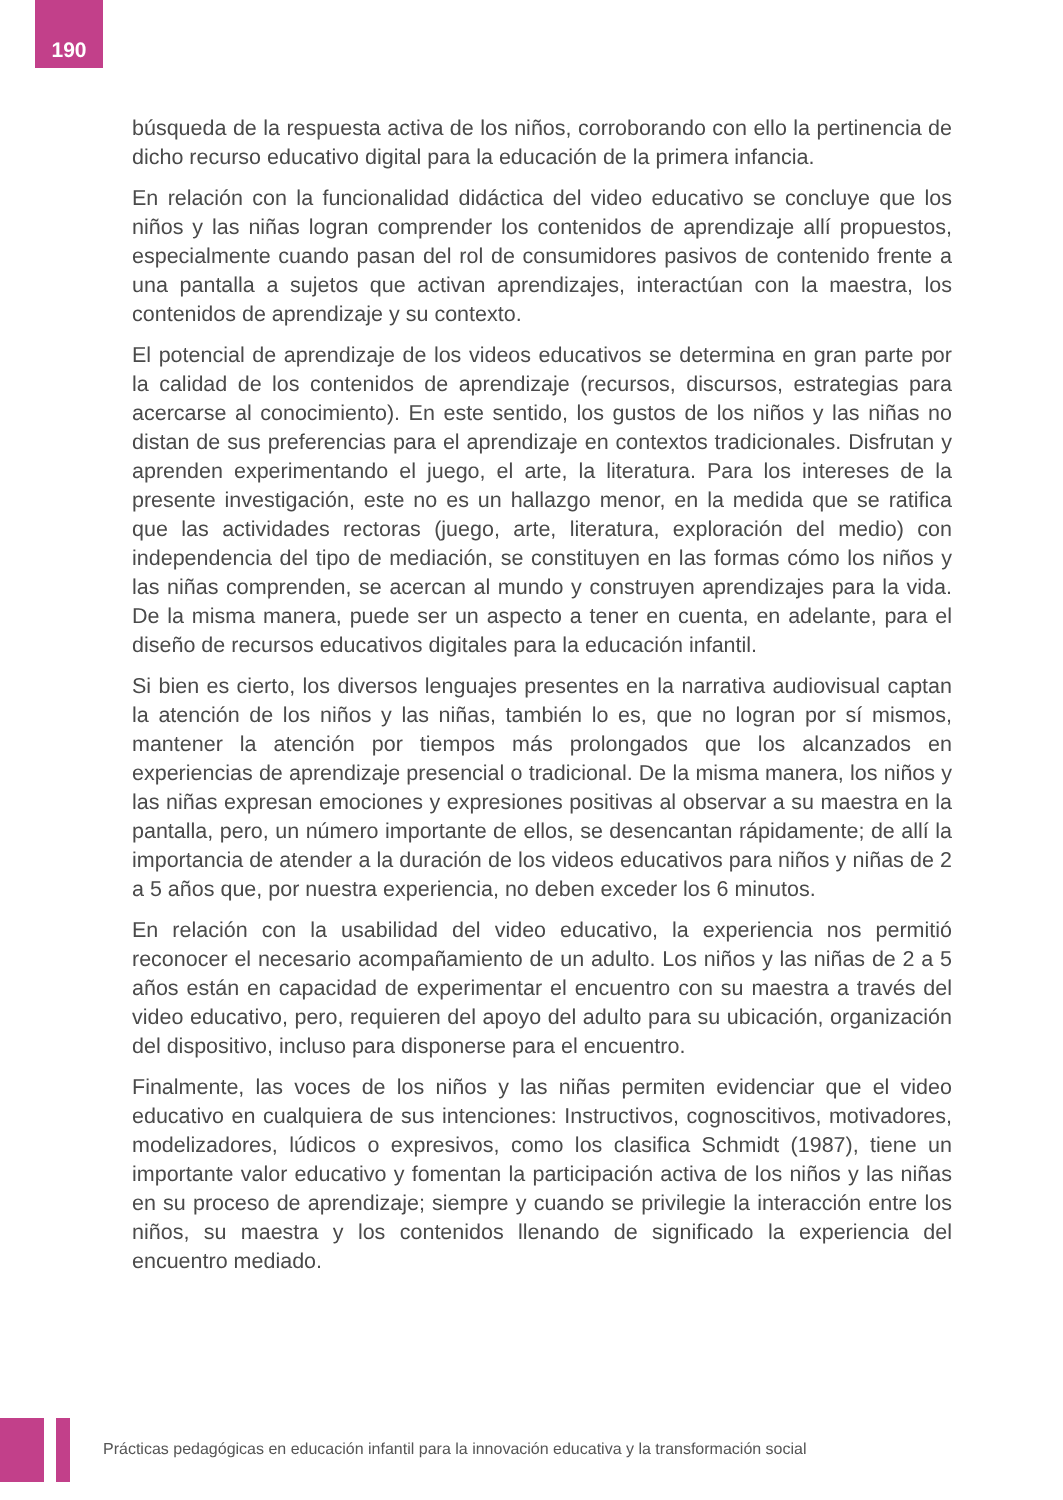190
búsqueda de la respuesta activa de los niños, corroborando con ello la pertinencia de dicho recurso educativo digital para la educación de la primera infancia.
En relación con la funcionalidad didáctica del video educativo se concluye que los niños y las niñas logran comprender los contenidos de aprendizaje allí propuestos, especialmente cuando pasan del rol de consumidores pasivos de contenido frente a una pantalla a sujetos que activan aprendizajes, interactúan con la maestra, los contenidos de aprendizaje y su contexto.
El potencial de aprendizaje de los videos educativos se determina en gran parte por la calidad de los contenidos de aprendizaje (recursos, discursos, estrategias para acercarse al conocimiento). En este sentido, los gustos de los niños y las niñas no distan de sus preferencias para el aprendizaje en contextos tradicionales. Disfrutan y aprenden experimentando el juego, el arte, la literatura. Para los intereses de la presente investigación, este no es un hallazgo menor, en la medida que se ratifica que las actividades rectoras (juego, arte, literatura, exploración del medio) con independencia del tipo de mediación, se constituyen en las formas cómo los niños y las niñas comprenden, se acercan al mundo y construyen aprendizajes para la vida. De la misma manera, puede ser un aspecto a tener en cuenta, en adelante, para el diseño de recursos educativos digitales para la educación infantil.
Si bien es cierto, los diversos lenguajes presentes en la narrativa audiovisual captan la atención de los niños y las niñas, también lo es, que no logran por sí mismos, mantener la atención por tiempos más prolongados que los alcanzados en experiencias de aprendizaje presencial o tradicional. De la misma manera, los niños y las niñas expresan emociones y expresiones positivas al observar a su maestra en la pantalla, pero, un número importante de ellos, se desencantan rápidamente; de allí la importancia de atender a la duración de los videos educativos para niños y niñas de 2 a 5 años que, por nuestra experiencia, no deben exceder los 6 minutos.
En relación con la usabilidad del video educativo, la experiencia nos permitió reconocer el necesario acompañamiento de un adulto. Los niños y las niñas de 2 a 5 años están en capacidad de experimentar el encuentro con su maestra a través del video educativo, pero, requieren del apoyo del adulto para su ubicación, organización del dispositivo, incluso para disponerse para el encuentro.
Finalmente, las voces de los niños y las niñas permiten evidenciar que el video educativo en cualquiera de sus intenciones: Instructivos, cognoscitivos, motivadores, modelizadores, lúdicos o expresivos, como los clasifica Schmidt (1987), tiene un importante valor educativo y fomentan la participación activa de los niños y las niñas en su proceso de aprendizaje; siempre y cuando se privilegie la interacción entre los niños, su maestra y los contenidos llenando de significado la experiencia del encuentro mediado.
Prácticas pedagógicas en educación infantil para la innovación educativa y la transformación social